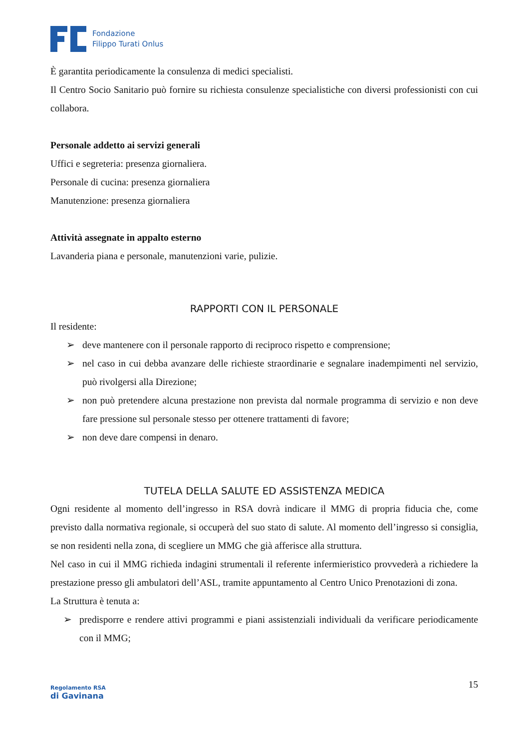Fondazione
Filippo Turati Onlus
È garantita periodicamente la consulenza di medici specialisti.
Il Centro Socio Sanitario può fornire su richiesta consulenze specialistiche con diversi professionisti con cui collabora.
Personale addetto ai servizi generali
Uffici e segreteria: presenza giornaliera.
Personale di cucina: presenza giornaliera
Manutenzione: presenza giornaliera
Attività assegnate in appalto esterno
Lavanderia piana e personale, manutenzioni varie, pulizie.
RAPPORTI CON IL PERSONALE
Il residente:
➢ deve mantenere con il personale rapporto di reciproco rispetto e comprensione;
➢ nel caso in cui debba avanzare delle richieste straordinarie e segnalare inadempimenti nel servizio, può rivolgersi alla Direzione;
➢ non può pretendere alcuna prestazione non prevista dal normale programma di servizio e non deve fare pressione sul personale stesso per ottenere trattamenti di favore;
➢ non deve dare compensi in denaro.
TUTELA DELLA SALUTE ED ASSISTENZA MEDICA
Ogni residente al momento dell’ingresso in RSA dovrà indicare il MMG di propria fiducia che, come previsto dalla normativa regionale, si occuperà del suo stato di salute. Al momento dell’ingresso si consiglia, se non residenti nella zona, di scegliere un MMG che già afferisce alla struttura.
Nel caso in cui il MMG richieda indagini strumentali il referente infermieristico provvederà a richiedere la prestazione presso gli ambulatori dell’ASL, tramite appuntamento al Centro Unico Prenotazioni di zona.
La Struttura è tenuta a:
➢ predisporre e rendere attivi programmi e piani assistenziali individuali da verificare periodicamente con il MMG;
Regolamento RSA
di Gavinana
15